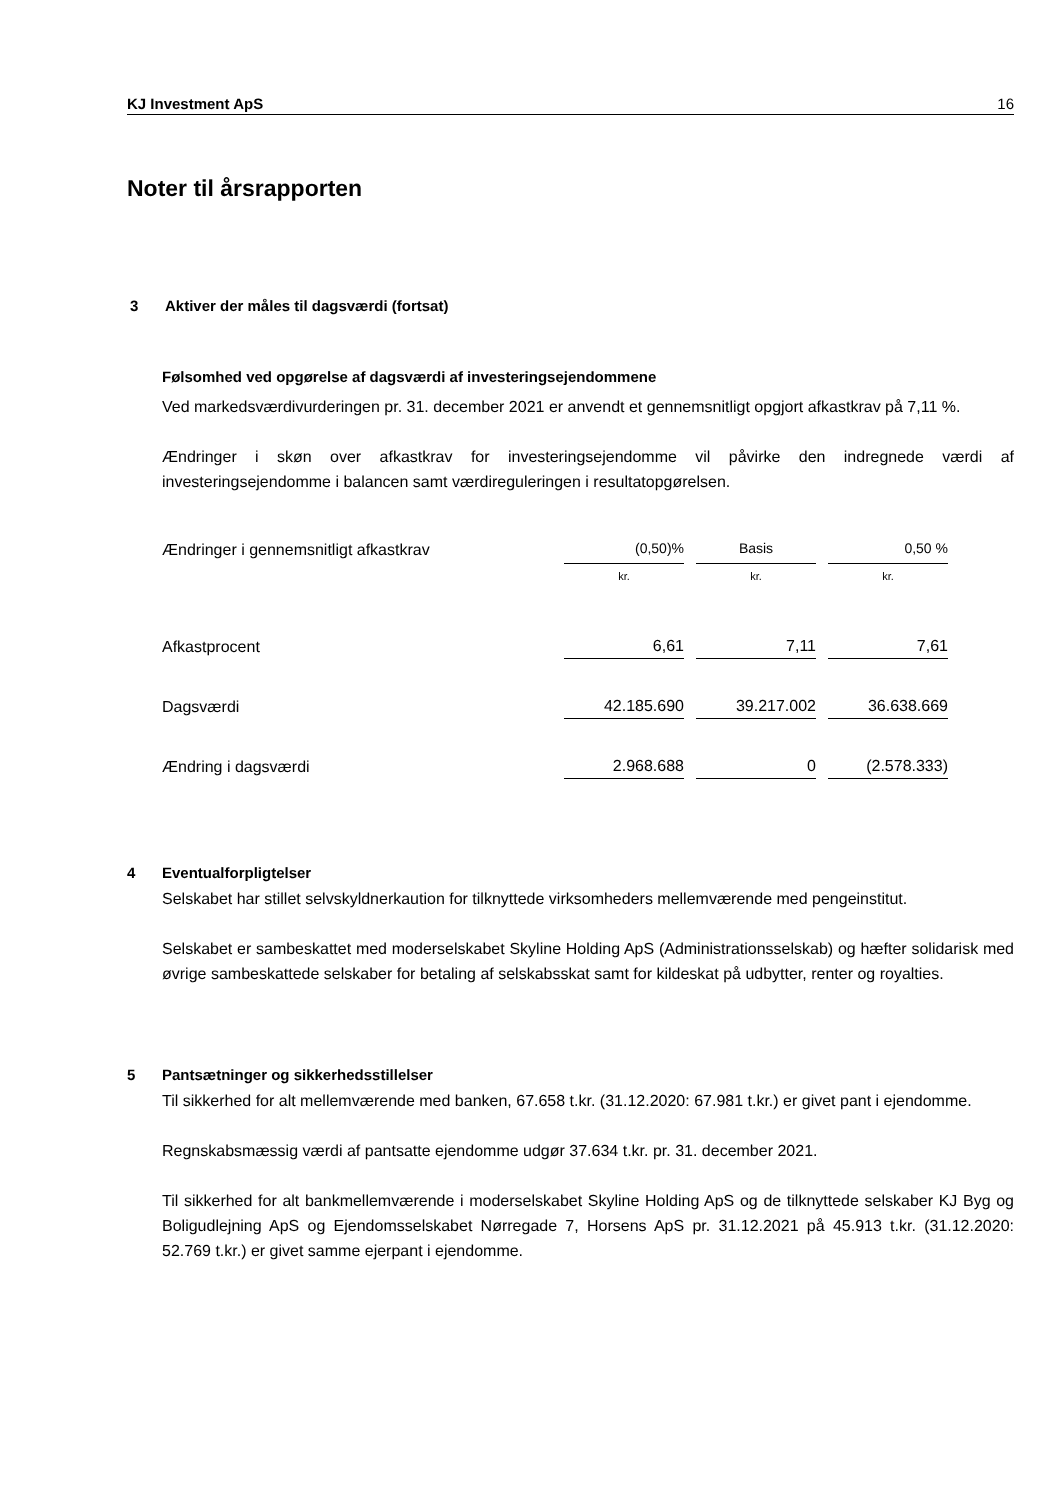KJ Investment ApS 16
Noter til årsrapporten
3 Aktiver der måles til dagsværdi (fortsat)
Følsomhed ved opgørelse af dagsværdi af investeringsejendommene
Ved markedsværdivurderingen pr. 31. december 2021 er anvendt et gennemsnitligt opgjort afkastkrav på 7,11 %.
Ændringer i skøn over afkastkrav for investeringsejendomme vil påvirke den indregnede værdi af investeringsejendomme i balancen samt værdireguleringen i resultatopgørelsen.
| Ændringer i gennemsnitligt afkastkrav | (0,50)% | Basis | 0,50 % |
| | kr. | kr. | kr. |
| Afkastprocent | 6,61 | 7,11 | 7,61 |
| Dagsværdi | 42.185.690 | 39.217.002 | 36.638.669 |
| Ændring i dagsværdi | 2.968.688 | 0 | (2.578.333) |
4 Eventualforpligtelser
Selskabet har stillet selvskyldnerkaution for tilknyttede virksomheders mellemværende med pengeinstitut.
Selskabet er sambeskattet med moderselskabet Skyline Holding ApS (Administrationsselskab) og hæfter solidarisk med øvrige sambeskattede selskaber for betaling af selskabsskat samt for kildeskat på udbytter, renter og royalties.
5 Pantsætninger og sikkerhedsstillelser
Til sikkerhed for alt mellemværende med banken, 67.658 t.kr. (31.12.2020: 67.981 t.kr.) er givet pant i ejendomme.
Regnskabsmæssig værdi af pantsatte ejendomme udgør 37.634 t.kr. pr. 31. december 2021.
Til sikkerhed for alt bankmellemværende i moderselskabet Skyline Holding ApS og de tilknyttede selskaber KJ Byg og Boligudlejning ApS og Ejendomsselskabet Nørregade 7, Horsens ApS pr. 31.12.2021 på 45.913 t.kr. (31.12.2020: 52.769 t.kr.) er givet samme ejerpant i ejendomme.